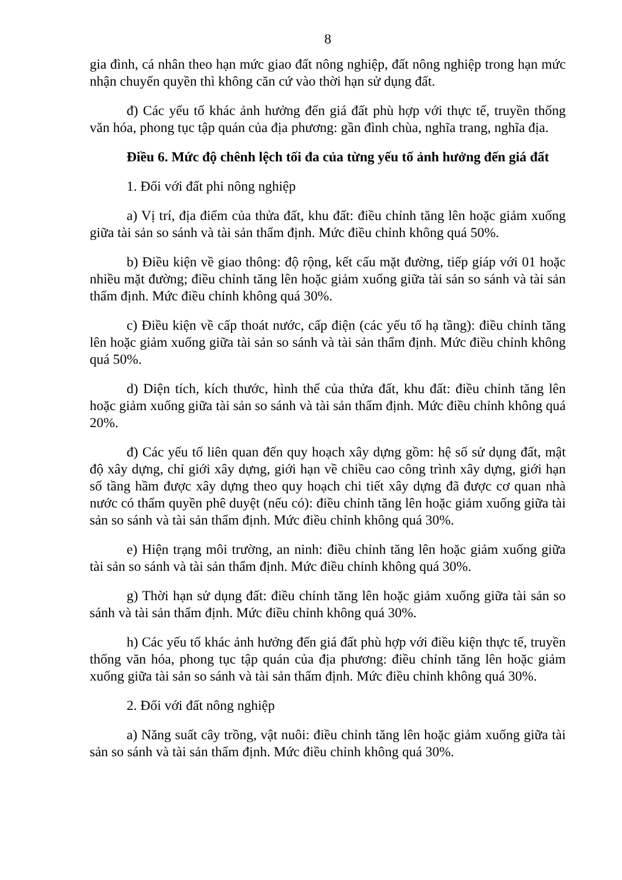8
gia đình, cá nhân theo hạn mức giao đất nông nghiệp, đất nông nghiệp trong hạn mức nhận chuyển quyền thì không căn cứ vào thời hạn sử dụng đất.
đ) Các yếu tố khác ảnh hưởng đến giá đất phù hợp với thực tế, truyền thống văn hóa, phong tục tập quán của địa phương: gần đình chùa, nghĩa trang, nghĩa địa.
Điều 6. Mức độ chênh lệch tối đa của từng yếu tố ảnh hưởng đến giá đất
1. Đối với đất phi nông nghiệp
a) Vị trí, địa điểm của thửa đất, khu đất: điều chỉnh tăng lên hoặc giảm xuống giữa tài sản so sánh và tài sản thẩm định. Mức điều chỉnh không quá 50%.
b) Điều kiện về giao thông: độ rộng, kết cấu mặt đường, tiếp giáp với 01 hoặc nhiều mặt đường; điều chỉnh tăng lên hoặc giảm xuống giữa tài sản so sánh và tài sản thẩm định. Mức điều chỉnh không quá 30%.
c) Điều kiện về cấp thoát nước, cấp điện (các yếu tố hạ tầng): điều chỉnh tăng lên hoặc giảm xuống giữa tài sản so sánh và tài sản thẩm định. Mức điều chỉnh không quá 50%.
d) Diện tích, kích thước, hình thể của thửa đất, khu đất: điều chỉnh tăng lên hoặc giảm xuống giữa tài sản so sánh và tài sản thẩm định. Mức điều chỉnh không quá 20%.
đ) Các yếu tố liên quan đến quy hoạch xây dựng gồm: hệ số sử dụng đất, mật độ xây dựng, chỉ giới xây dựng, giới hạn về chiều cao công trình xây dựng, giới hạn số tầng hầm được xây dựng theo quy hoạch chi tiết xây dựng đã được cơ quan nhà nước có thẩm quyền phê duyệt (nếu có): điều chỉnh tăng lên hoặc giảm xuống giữa tài sản so sánh và tài sản thẩm định. Mức điều chỉnh không quá 30%.
e) Hiện trạng môi trường, an ninh: điều chỉnh tăng lên hoặc giảm xuống giữa tài sản so sánh và tài sản thẩm định. Mức điều chỉnh không quá 30%.
g) Thời hạn sử dụng đất: điều chỉnh tăng lên hoặc giảm xuống giữa tài sản so sánh và tài sản thẩm định. Mức điều chỉnh không quá 30%.
h) Các yếu tố khác ảnh hưởng đến giá đất phù hợp với điều kiện thực tế, truyền thống văn hóa, phong tục tập quán của địa phương: điều chỉnh tăng lên hoặc giảm xuống giữa tài sản so sánh và tài sản thẩm định. Mức điều chỉnh không quá 30%.
2. Đối với đất nông nghiệp
a) Năng suất cây trồng, vật nuôi: điều chỉnh tăng lên hoặc giảm xuống giữa tài sản so sánh và tài sản thẩm định. Mức điều chỉnh không quá 30%.